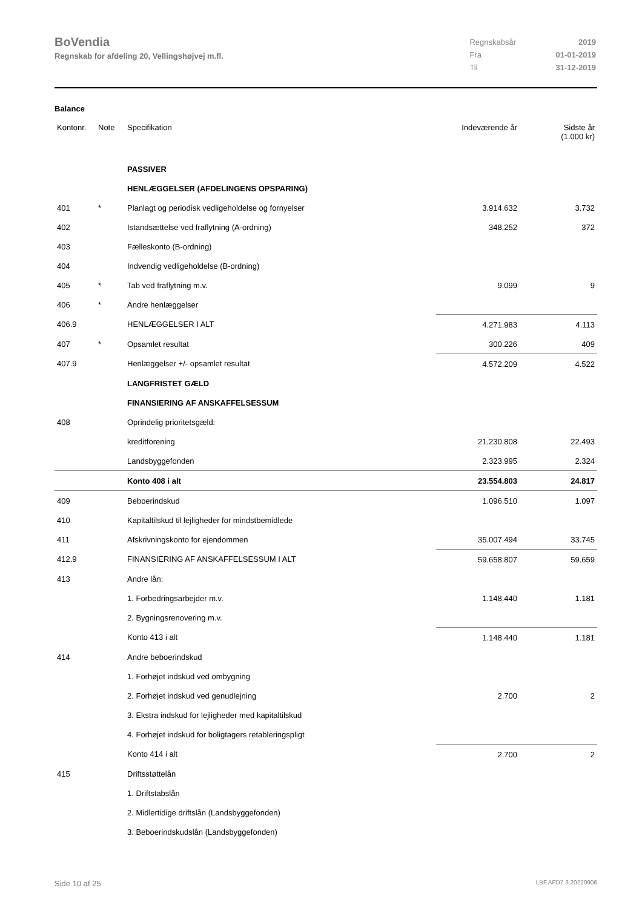BoVendia
Regnskab for afdeling 20, Vellingshøjvej m.fl.
| Regnskabsår | 2019 |
| Fra | 01-01-2019 |
| Til | 31-12-2019 |
Balance
| Kontonr. | Note | Specifikation | Indeværende år | Sidste år (1.000 kr) |
| --- | --- | --- | --- | --- |
| | | PASSIVER | | |
| | | HENLÆGGELSER (AFDELINGENS OPSPARING) | | |
| 401 | * | Planlagt og periodisk vedligeholdelse og fornyelser | 3.914.632 | 3.732 |
| 402 | | Istandsættelse ved fraflytning (A-ordning) | 348.252 | 372 |
| 403 | | Fælleskonto (B-ordning) | | |
| 404 | | Indvendig vedligeholdelse (B-ordning) | | |
| 405 | * | Tab ved fraflytning m.v. | 9.099 | 9 |
| 406 | * | Andre henlæggelser | | |
| 406.9 | | HENLÆGGELSER I ALT | 4.271.983 | 4.113 |
| 407 | * | Opsamlet resultat | 300.226 | 409 |
| 407.9 | | Henlæggelser +/- opsamlet resultat | 4.572.209 | 4.522 |
| | | LANGFRISTET GÆLD | | |
| | | FINANSIERING AF ANSKAFFELSESSUM | | |
| 408 | | Oprindelig prioritetsgæld: | | |
| | | kreditforening | 21.230.808 | 22.493 |
| | | Landsbyggefonden | 2.323.995 | 2.324 |
| | | Konto 408 i alt | 23.554.803 | 24.817 |
| 409 | | Beboerindskud | 1.096.510 | 1.097 |
| 410 | | Kapitaltilskud til lejligheder for mindstbemidlede | | |
| 411 | | Afskrivningskonto for ejendommen | 35.007.494 | 33.745 |
| 412.9 | | FINANSIERING AF ANSKAFFELSESSUM I ALT | 59.658.807 | 59.659 |
| 413 | | Andre lån: | | |
| | | 1. Forbedringsarbejder m.v. | 1.148.440 | 1.181 |
| | | 2. Bygningsrenovering m.v. | | |
| | | Konto 413 i alt | 1.148.440 | 1.181 |
| 414 | | Andre beboerindskud | | |
| | | 1. Forhøjet indskud ved ombygning | | |
| | | 2. Forhøjet indskud ved genudlejning | 2.700 | 2 |
| | | 3. Ekstra indskud for lejligheder med kapitaltilskud | | |
| | | 4. Forhøjet indskud for boligtagers retableringspligt | | |
| | | Konto 414 i alt | 2.700 | 2 |
| 415 | | Driftsstøttelån | | |
| | | 1. Driftstabslån | | |
| | | 2. Midlertidige driftslån (Landsbyggefonden) | | |
| | | 3. Beboerindskudslån (Landsbyggefonden) | | |
Side 10 af 25 LBF.AFD7.3.20220906